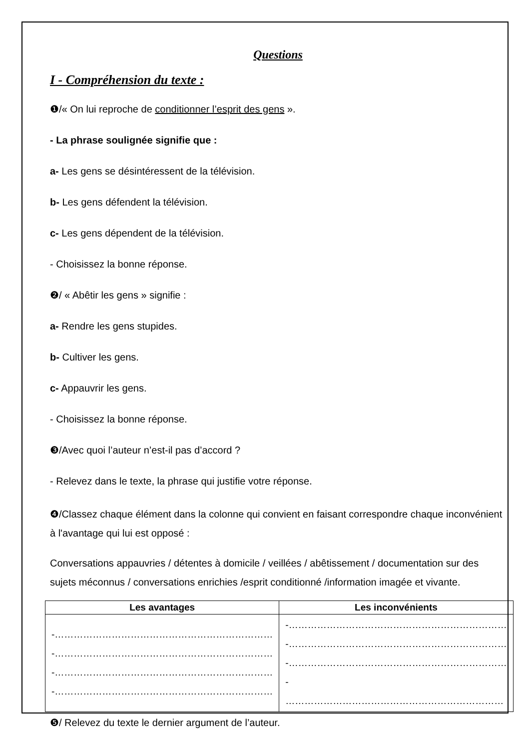Questions
I - Compréhension du texte :
❶/« On lui reproche de conditionner l’esprit des gens ».
- La phrase soulignée signifie que :
a- Les gens se désintéressent de la télévision.
b- Les gens défendent la télévision.
c- Les gens dépendent de la télévision.
- Choisissez la bonne réponse.
❷/ « Abêtir les gens » signifie :
a- Rendre les gens stupides.
b- Cultiver les gens.
c- Appauvrir les gens.
- Choisissez la bonne réponse.
❸/Avec quoi l’auteur n’est-il pas d’accord ?
- Relevez dans le texte, la phrase qui justifie votre réponse.
❹/Classez chaque élément dans la colonne qui convient en faisant correspondre chaque inconvénient à l'avantage qui lui est opposé :
Conversations appauvries / détentes à domicile / veillées / abêtissement / documentation sur des sujets méconnus / conversations enrichies /esprit conditionné /information imagée et vivante.
| Les avantages | Les inconvénients |
| --- | --- |
| -…………………………………………………………… -…………………………………………………………… -…………………………………………………………… -…………………………………………………………… | -…………………………………………………………… -…………………………………………………………… -…………………………………………………………… - …………………………………………………………… |
❺/ Relevez du texte le dernier argument de l’auteur.